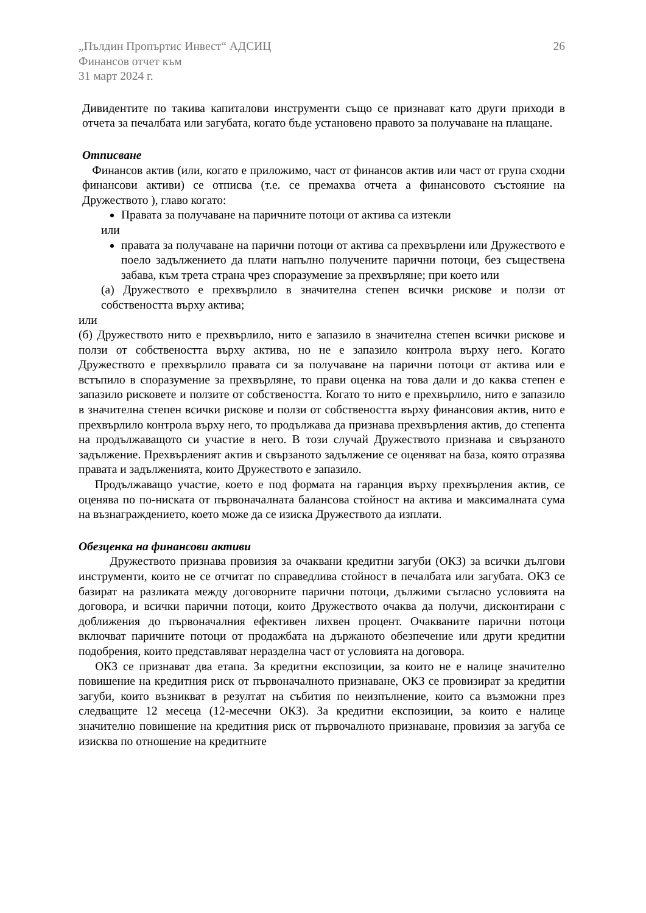„Пълдин Пропъртис Инвест“ АДСИЦ
Финансов отчет към
31 март 2024 г.
26
Дивидентите по такива капиталови инструменти също се признават като други приходи в отчета за печалбата или загубата, когато бъде установено правото за получаване на плащане.
Отписване
Финансов актив (или, когато е приложимо, част от финансов актив или част от група сходни финансови активи) се отписва (т.е. се премахва отчета а финансовото състояние на Дружеството ), главо когато:
Правата за получаване на паричните потоци от актива са изтекли
или
правата за получаване на парични потоци от актива са прехвърлени или Дружеството е поело задължението да плати напълно получените парични потоци, без съществена забава, към трета страна чрез споразумение за прехвърляне; при което или
(а) Дружеството е прехвърлило в значителна степен всички рискове и ползи от собствеността върху актива;
или
(б) Дружеството нито е прехвърлило, нито е запазило в значителна степен всички рискове и ползи от собствеността върху актива, но не е запазило контрола върху него. Когато Дружеството е прехвърлило правата си за получаване на парични потоци от актива или е встъпило в споразумение за прехвърляне, то прави оценка на това дали и до каква степен е запазило рисковете и ползите от собствеността. Когато то нито е прехвърлило, нито е запазило в значителна степен всички рискове и ползи от собствеността върху финансовия актив, нито е прехвърлило контрола върху него, то продължава да признава прехвърления актив, до степента на продължаващото си участие в него. В този случай Дружеството признава и свързаното задължение. Прехвърленият актив и свързаното задължение се оценяват на база, която отразява правата и задълженията, които Дружеството е запазило.
Продължаващо участие, което е под формата на гаранция върху прехвърления актив, се оценява по по-ниската от първоначалната балансова стойност на актива и максималната сума на възнаграждението, което може да се изиска Дружеството да изплати.
Обезценка на финансови активи
Дружеството признава провизия за очаквани кредитни загуби (ОКЗ) за всички дългови инструменти, които не се отчитат по справедлива стойност в печалбата или загубата. ОКЗ се базират на разликата между договорните парични потоци, дължими съгласно условията на договора, и всички парични потоци, които Дружеството очаква да получи, дисконтирани с доближения до първоначалния ефективен лихвен процент. Очакваните парични потоци включват паричните потоци от продажбата на държаното обезпечение или други кредитни подобрения, които представляват неразделна част от условията на договора.
ОКЗ се признават два етапа. За кредитни експозиции, за които не е налице значително повишение на кредитния риск от първоначалното признаване, ОКЗ се провизират за кредитни загуби, които възникват в резултат на събития по неизпълнение, които са възможни през следващите 12 месеца (12-месечни ОКЗ). За кредитни експозиции, за които е налице значително повишение на кредитния риск от първочалното признаване, провизия за загуба се изисква по отношение на кредитните